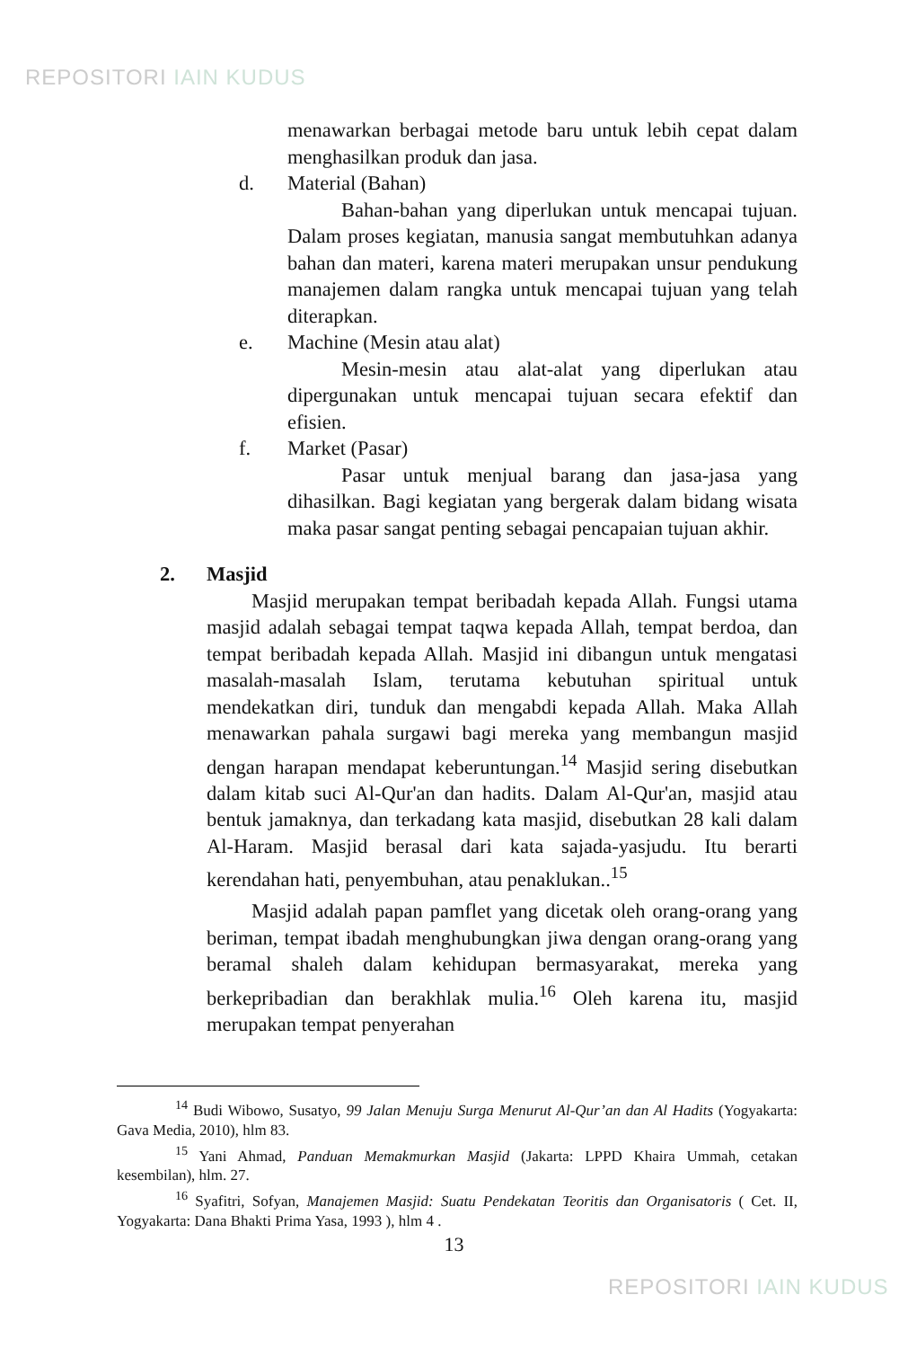REPOSITORI IAIN KUDUS
menawarkan berbagai metode baru untuk lebih cepat dalam menghasilkan produk dan jasa.
d. Material (Bahan)
Bahan-bahan yang diperlukan untuk mencapai tujuan. Dalam proses kegiatan, manusia sangat membutuhkan adanya bahan dan materi, karena materi merupakan unsur pendukung manajemen dalam rangka untuk mencapai tujuan yang telah diterapkan.
e. Machine (Mesin atau alat)
Mesin-mesin atau alat-alat yang diperlukan atau dipergunakan untuk mencapai tujuan secara efektif dan efisien.
f. Market (Pasar)
Pasar untuk menjual barang dan jasa-jasa yang dihasilkan. Bagi kegiatan yang bergerak dalam bidang wisata maka pasar sangat penting sebagai pencapaian tujuan akhir.
2. Masjid
Masjid merupakan tempat beribadah kepada Allah. Fungsi utama masjid adalah sebagai tempat taqwa kepada Allah, tempat berdoa, dan tempat beribadah kepada Allah. Masjid ini dibangun untuk mengatasi masalah-masalah Islam, terutama kebutuhan spiritual untuk mendekatkan diri, tunduk dan mengabdi kepada Allah. Maka Allah menawarkan pahala surgawi bagi mereka yang membangun masjid dengan harapan mendapat keberuntungan.<sup>14</sup> Masjid sering disebutkan dalam kitab suci Al-Qur'an dan hadits. Dalam Al-Qur'an, masjid atau bentuk jamaknya, dan terkadang kata masjid, disebutkan 28 kali dalam Al-Haram. Masjid berasal dari kata sajada-yasjudu. Itu berarti kerendahan hati, penyembuhan, atau penaklukan..<sup>15</sup>
Masjid adalah papan pamflet yang dicetak oleh orang-orang yang beriman, tempat ibadah menghubungkan jiwa dengan orang-orang yang beramal shaleh dalam kehidupan bermasyarakat, mereka yang berkepribadian dan berakhlak mulia.<sup>16</sup> Oleh karena itu, masjid merupakan tempat penyerahan
<sup>14</sup> Budi Wibowo, Susatyo, 99 Jalan Menuju Surga Menurut Al-Qur’an dan Al Hadits (Yogyakarta: Gava Media, 2010), hlm 83.
<sup>15</sup> Yani Ahmad, Panduan Memakmurkan Masjid (Jakarta: LPPD Khaira Ummah, cetakan kesembilan), hlm. 27.
<sup>16</sup> Syafitri, Sofyan, Manajemen Masjid: Suatu Pendekatan Teoritis dan Organisatoris ( Cet. II, Yogyakarta: Dana Bhakti Prima Yasa, 1993 ), hlm 4 .
13
REPOSITORI IAIN KUDUS